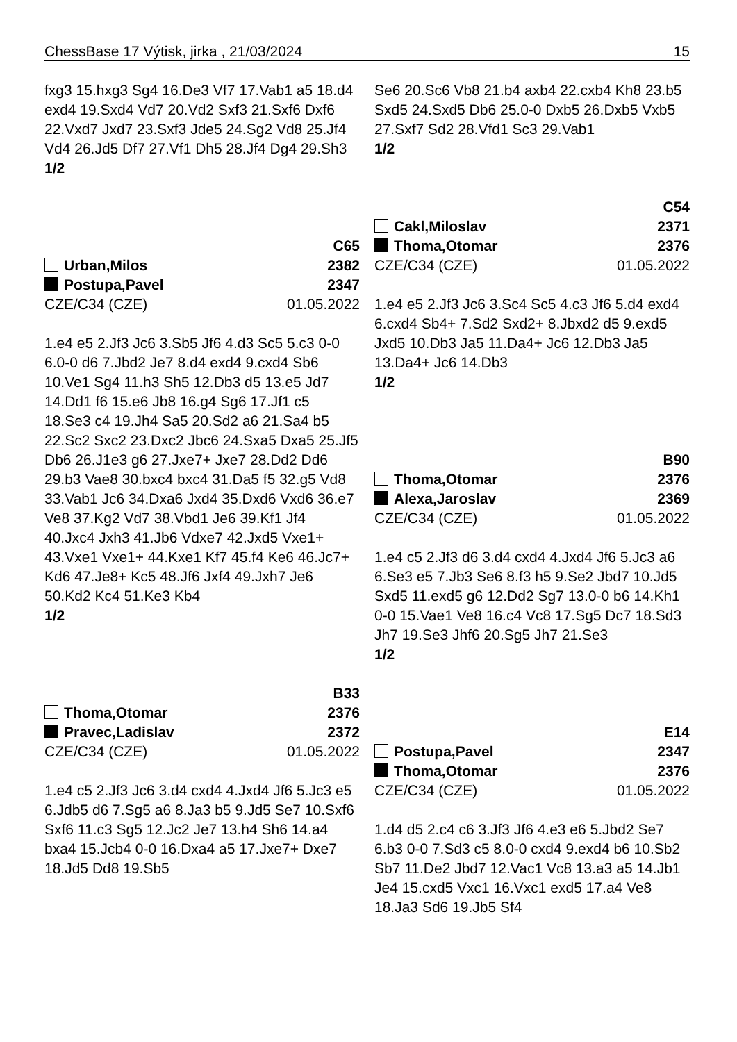ChessBase 17 Výtisk, jirka , 21/03/2024 15
fxg3 15.hxg3 Sg4 16.De3 Vf7 17.Vab1 a5 18.d4 exd4 19.Sxd4 Vd7 20.Vd2 Sxf3 21.Sxf6 Dxf6 22.Vxd7 Jxd7 23.Sxf3 Jde5 24.Sg2 Vd8 25.Jf4 Vd4 26.Jd5 Df7 27.Vf1 Dh5 28.Jf4 Dg4 29.Sh3
1/2
C65
Urban,Milos 2382
Postupa,Pavel 2347
CZE/C34 (CZE) 01.05.2022
1.e4 e5 2.Jf3 Jc6 3.Sb5 Jf6 4.d3 Sc5 5.c3 0-0 6.0-0 d6 7.Jbd2 Je7 8.d4 exd4 9.cxd4 Sb6 10.Ve1 Sg4 11.h3 Sh5 12.Db3 d5 13.e5 Jd7 14.Dd1 f6 15.e6 Jb8 16.g4 Sg6 17.Jf1 c5 18.Se3 c4 19.Jh4 Sa5 20.Sd2 a6 21.Sa4 b5 22.Sc2 Sxc2 23.Dxc2 Jbc6 24.Sxa5 Dxa5 25.Jf5 Db6 26.J1e3 g6 27.Jxe7+ Jxe7 28.Dd2 Dd6 29.b3 Vae8 30.bxc4 bxc4 31.Da5 f5 32.g5 Vd8 33.Vab1 Jc6 34.Dxa6 Jxd4 35.Dxd6 Vxd6 36.e7 Ve8 37.Kg2 Vd7 38.Vbd1 Je6 39.Kf1 Jf4 40.Jxc4 Jxh3 41.Jb6 Vdxe7 42.Jxd5 Vxe1+ 43.Vxe1 Vxe1+ 44.Kxe1 Kf7 45.f4 Ke6 46.Jc7+ Kd6 47.Je8+ Kc5 48.Jf6 Jxf4 49.Jxh7 Je6 50.Kd2 Kc4 51.Ke3 Kb4
1/2
B33
Thoma,Otomar 2376
Pravec,Ladislav 2372
CZE/C34 (CZE) 01.05.2022
1.e4 c5 2.Jf3 Jc6 3.d4 cxd4 4.Jxd4 Jf6 5.Jc3 e5 6.Jdb5 d6 7.Sg5 a6 8.Ja3 b5 9.Jd5 Se7 10.Sxf6 Sxf6 11.c3 Sg5 12.Jc2 Je7 13.h4 Sh6 14.a4 bxa4 15.Jcb4 0-0 16.Dxa4 a5 17.Jxe7+ Dxe7 18.Jd5 Dd8 19.Sb5
Se6 20.Sc6 Vb8 21.b4 axb4 22.cxb4 Kh8 23.b5 Sxd5 24.Sxd5 Db6 25.0-0 Dxb5 26.Dxb5 Vxb5 27.Sxf7 Sd2 28.Vfd1 Sc3 29.Vab1
1/2
C54
Cakl,Miloslav 2371
Thoma,Otomar 2376
CZE/C34 (CZE) 01.05.2022
1.e4 e5 2.Jf3 Jc6 3.Sc4 Sc5 4.c3 Jf6 5.d4 exd4 6.cxd4 Sb4+ 7.Sd2 Sxd2+ 8.Jbxd2 d5 9.exd5 Jxd5 10.Db3 Ja5 11.Da4+ Jc6 12.Db3 Ja5 13.Da4+ Jc6 14.Db3
1/2
B90
Thoma,Otomar 2376
Alexa,Jaroslav 2369
CZE/C34 (CZE) 01.05.2022
1.e4 c5 2.Jf3 d6 3.d4 cxd4 4.Jxd4 Jf6 5.Jc3 a6 6.Se3 e5 7.Jb3 Se6 8.f3 h5 9.Se2 Jbd7 10.Jd5 Sxd5 11.exd5 g6 12.Dd2 Sg7 13.0-0 b6 14.Kh1 0-0 15.Vae1 Ve8 16.c4 Vc8 17.Sg5 Dc7 18.Sd3 Jh7 19.Se3 Jhf6 20.Sg5 Jh7 21.Se3
1/2
E14
Postupa,Pavel 2347
Thoma,Otomar 2376
CZE/C34 (CZE) 01.05.2022
1.d4 d5 2.c4 c6 3.Jf3 Jf6 4.e3 e6 5.Jbd2 Se7 6.b3 0-0 7.Sd3 c5 8.0-0 cxd4 9.exd4 b6 10.Sb2 Sb7 11.De2 Jbd7 12.Vac1 Vc8 13.a3 a5 14.Jb1 Je4 15.cxd5 Vxc1 16.Vxc1 exd5 17.a4 Ve8 18.Ja3 Sd6 19.Jb5 Sf4